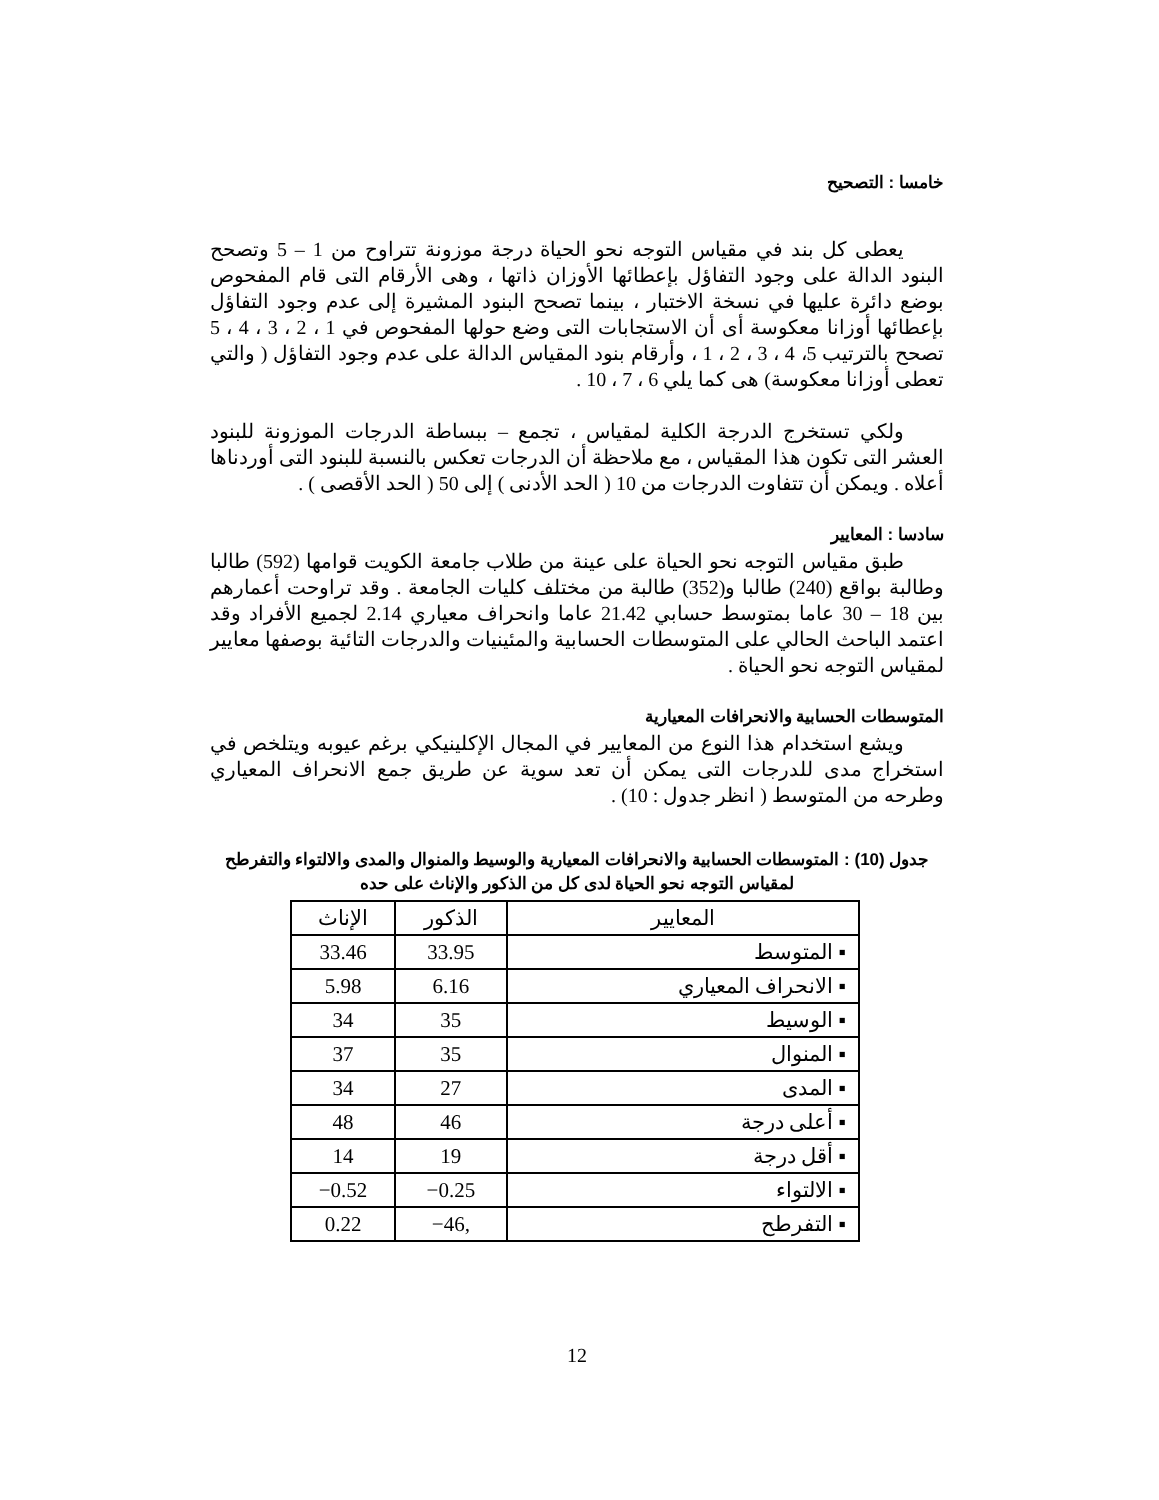خامسا : التصحيح
يعطى كل بند في مقياس التوجه نحو الحياة درجة موزونة تتراوح من 1 – 5 وتصحح البنود الدالة على وجود التفاؤل بإعطائها الأوزان ذاتها ، وهى الأرقام التى قام المفحوص بوضع دائرة عليها في نسخة الاختبار ، بينما تصحح البنود المشيرة إلى عدم وجود التفاؤل بإعطائها أوزانا معكوسة أى أن الاستجابات التى وضع حولها المفحوص في 1 ، 2 ، 3 ، 4 ، 5 تصحح بالترتيب 5، 4 ، 3 ، 2 ، 1 ، وأرقام بنود المقياس الدالة على عدم وجود التفاؤل ( والتي تعطى أوزانا معكوسة) هى كما يلي 6 ، 7 ، 10 .
ولكي تستخرج الدرجة الكلية لمقياس ، تجمع – ببساطة الدرجات الموزونة للبنود العشر التى تكون هذا المقياس ، مع ملاحظة أن الدرجات تعكس بالنسبة للبنود التى أوردناها أعلاه . ويمكن أن تتفاوت الدرجات من 10 ( الحد الأدنى ) إلى 50 ( الحد الأقصى ) .
سادسا : المعايير
طبق مقياس التوجه نحو الحياة على عينة من طلاب جامعة الكويت قوامها (592) طالبا وطالبة بواقع (240) طالبا و(352) طالبة من مختلف كليات الجامعة . وقد تراوحت أعمارهم بين 18 – 30 عاما بمتوسط حسابي 21.42 عاما وانحراف معياري 2.14 لجميع الأفراد وقد اعتمد الباحث الحالي على المتوسطات الحسابية والمئينيات والدرجات التائية بوصفها معايير لمقياس التوجه نحو الحياة .
المتوسطات الحسابية والانحرافات المعيارية
ويشع استخدام هذا النوع من المعايير في المجال الإكلينيكي برغم عيوبه ويتلخص في استخراج مدى للدرجات التى يمكن أن تعد سوية عن طريق جمع الانحراف المعياري وطرحه من المتوسط ( انظر جدول : 10) .
جدول (10) : المتوسطات الحسابية والانحرافات المعيارية والوسيط والمنوال والمدى والالتواء والتفرطح لمقياس التوجه نحو الحياة لدى كل من الذكور والإناث على حده
| المعايير | الذكور | الإناث |
| --- | --- | --- |
| ▪ المتوسط | 33.95 | 33.46 |
| ▪ الانحراف المعياري | 6.16 | 5.98 |
| ▪ الوسيط | 35 | 34 |
| ▪ المنوال | 35 | 37 |
| ▪ المدى | 27 | 34 |
| ▪ أعلى درجة | 46 | 48 |
| ▪ أقل درجة | 19 | 14 |
| ▪ الالتواء | 0.25− | 0.52− |
| ▪ التفرطح | ,46− | 0.22 |
12